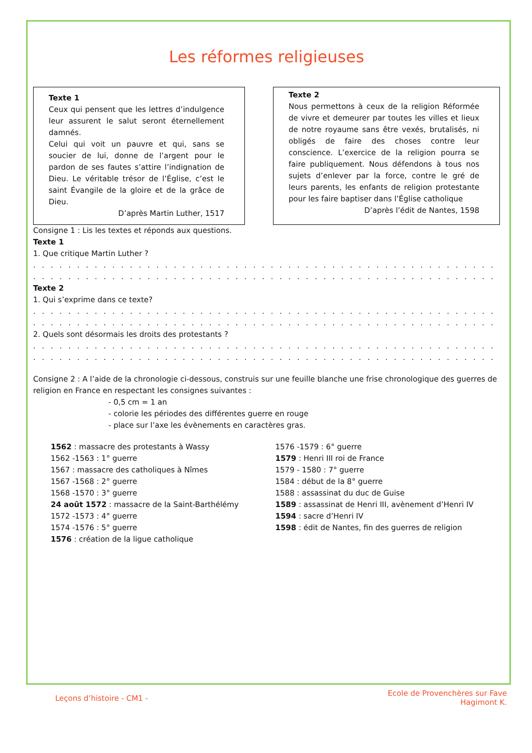Les réformes religieuses
Texte 1
Ceux qui pensent que les lettres d’indulgence leur assurent le salut seront éternellement damnés.
Celui qui voit un pauvre et qui, sans se soucier de lui, donne de l’argent pour le pardon de ses fautes s’attire l’indignation de Dieu. Le véritable trésor de l’Église, c’est le saint Évangile de la gloire et de la grâce de Dieu.
D’après Martin Luther, 1517
Texte 2
Nous permettons à ceux de la religion Réformée de vivre et demeurer par toutes les villes et lieux de notre royaume sans être vexés, brutalisés, ni obligés de faire des choses contre leur conscience. L’exercice de la religion pourra se faire publiquement. Nous défendons à tous nos sujets d’enlever par la force, contre le gré de leurs parents, les enfants de religion protestante pour les faire baptiser dans l’Église catholique
D’après l’édit de Nantes, 1598
Consigne 1 : Lis les textes et réponds aux questions.
Texte 1
1. Que critique Martin Luther ?
. . . . . . . . . . . . . . . . . . . . . . . . . . . . . . . . . . . . . . . . . . . . . . . . . . . . . . . . . . . . . . . . . . . . . . . . . . . . . . . . . . . . . . . . . . . . . . .
. . . . . . . . . . . . . . . . . . . . . . . . . . . . . . . . . . . . . . . . . . . . . . . . . . . . . . . . . . . . . . . . . . . . . . . . . . . . . . . . . . . . . . . . . . . . . . . .
Texte 2
1. Qui s’exprime dans ce texte?
. . . . . . . . . . . . . . . . . . . . . . . . . . . . . . . . . . . . . . . . . . . . . . . . . . . . . . . . . . . . . . . . . . . . . . . . . . . . . . . . . . . . . . . . . . . . . . .
. . . . . . . . . . . . . . . . . . . . . . . . . . . . . . . . . . . . . . . . . . . . . . . . . . . . . . . . . . . . . . . . . . . . . . . . . . . . . . . . . . . . . . . . . . . . . . .
2. Quels sont désormais les droits des protestants ?
. . . . . . . . . . . . . . . . . . . . . . . . . . . . . . . . . . . . . . . . . . . . . . . . . . . . . . . . . . . . . . . . . . . . . . . . . . . . . . . . . . . . . . . . . . . . . . .
. . . . . . . . . . . . . . . . . . . . . . . . . . . . . . . . . . . . . . . . . . . . . . . . . . . . . . . . . . . . . . . . . . . . . . . . . . . . . . . . . . . . . . . . . . . . . . .
Consigne 2 : A l’aide de la chronologie ci-dessous, construis sur une feuille blanche une frise chronologique des guerres de religion en France en respectant les consignes suivantes :
- 0,5 cm = 1 an
- colorie les périodes des différentes guerre en rouge
- place sur l’axe les évènements en caractères gras.
1562 : massacre des protestants à Wassy
1562 -1563 : 1° guerre
1567 : massacre des catholiques à Nîmes
1567 -1568 : 2° guerre
1568 -1570 : 3° guerre
24 août 1572 : massacre de la Saint-Barthélémy
1572 -1573 : 4° guerre
1574 -1576 : 5° guerre
1576 : création de la ligue catholique
1576 -1579 : 6° guerre
1579 : Henri III roi de France
1579 - 1580 : 7° guerre
1584 : début de la 8° guerre
1588 : assassinat du duc de Guise
1589 : assassinat de Henri III, avènement d’Henri IV
1594 : sacre d’Henri IV
1598 : édit de Nantes, fin des guerres de religion
Leçons d’histoire - CM1 -
Ecole de Provenchères sur Fave
Hagimont K.